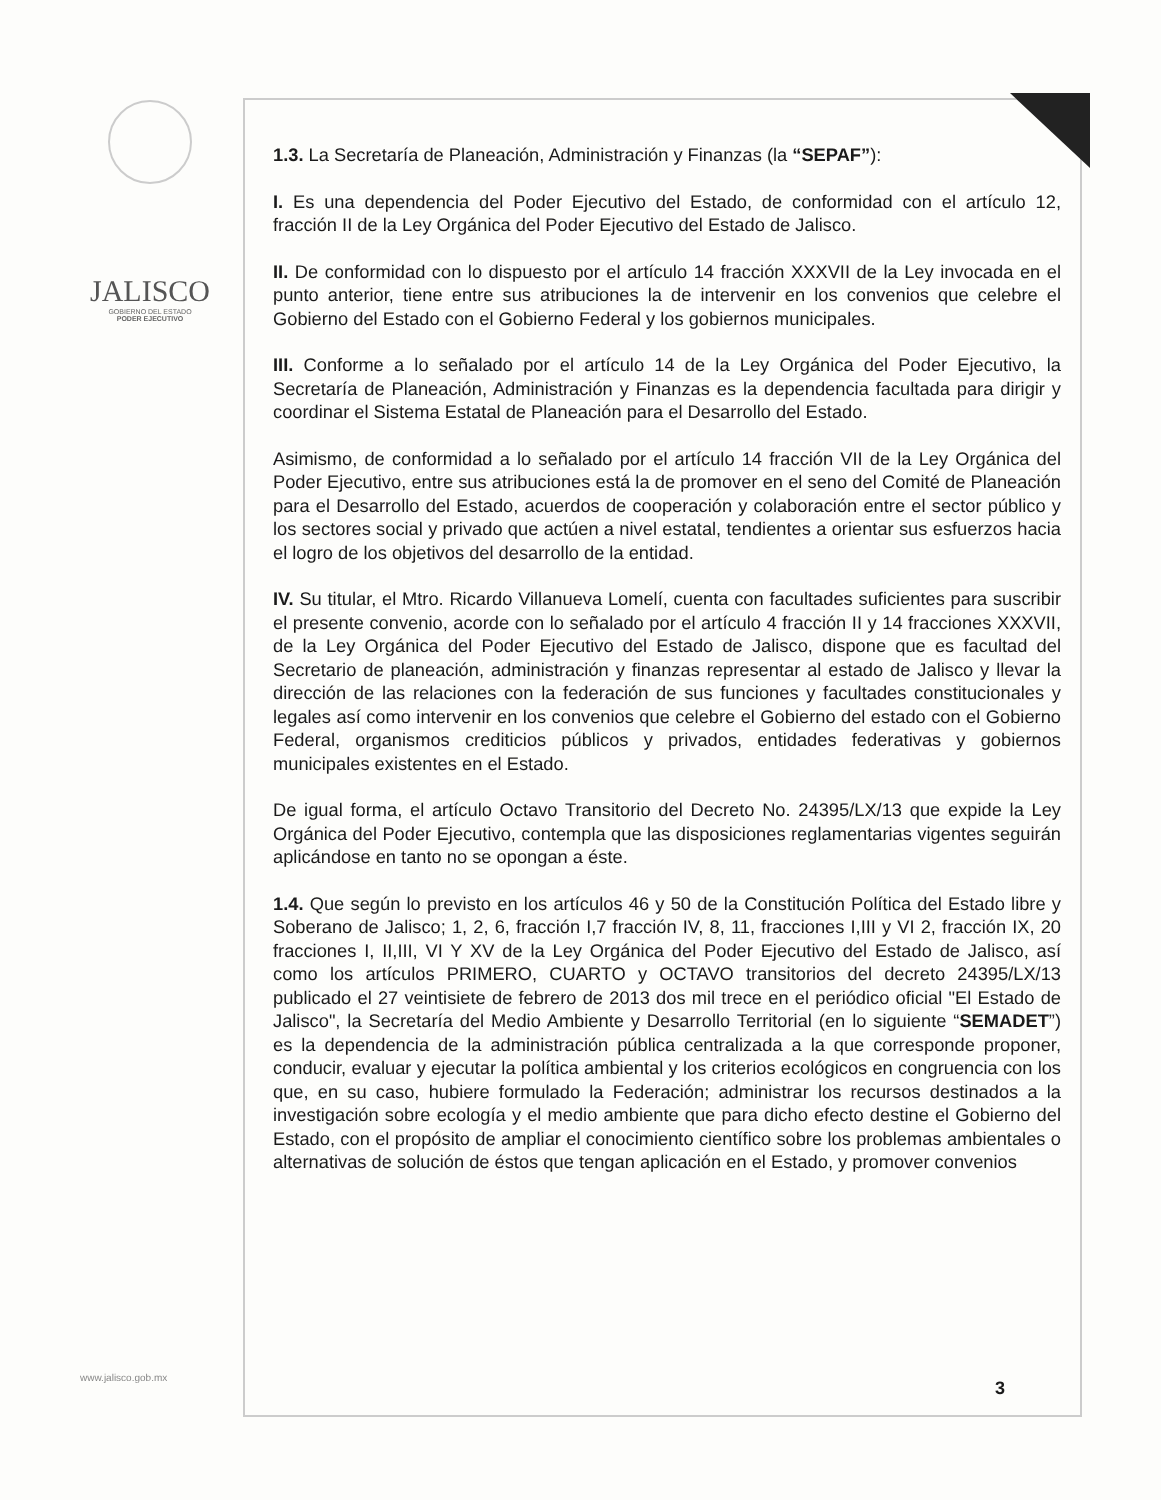JALISCO
GOBIERNO DEL ESTADO
PODER EJECUTIVO
1.3. La Secretaría de Planeación, Administración y Finanzas (la “SEPAF”):
I. Es una dependencia del Poder Ejecutivo del Estado, de conformidad con el artículo 12, fracción II de la Ley Orgánica del Poder Ejecutivo del Estado de Jalisco.
II. De conformidad con lo dispuesto por el artículo 14 fracción XXXVII de la Ley invocada en el punto anterior, tiene entre sus atribuciones la de intervenir en los convenios que celebre el Gobierno del Estado con el Gobierno Federal y los gobiernos municipales.
III. Conforme a lo señalado por el artículo 14 de la Ley Orgánica del Poder Ejecutivo, la Secretaría de Planeación, Administración y Finanzas es la dependencia facultada para dirigir y coordinar el Sistema Estatal de Planeación para el Desarrollo del Estado.
Asimismo, de conformidad a lo señalado por el artículo 14 fracción VII de la Ley Orgánica del Poder Ejecutivo, entre sus atribuciones está la de promover en el seno del Comité de Planeación para el Desarrollo del Estado, acuerdos de cooperación y colaboración entre el sector público y los sectores social y privado que actúen a nivel estatal, tendientes a orientar sus esfuerzos hacia el logro de los objetivos del desarrollo de la entidad.
IV. Su titular, el Mtro. Ricardo Villanueva Lomelí, cuenta con facultades suficientes para suscribir el presente convenio, acorde con lo señalado por el artículo 4 fracción II y 14 fracciones XXXVII, de la Ley Orgánica del Poder Ejecutivo del Estado de Jalisco, dispone que es facultad del Secretario de planeación, administración y finanzas representar al estado de Jalisco y llevar la dirección de las relaciones con la federación de sus funciones y facultades constitucionales y legales así como intervenir en los convenios que celebre el Gobierno del estado con el Gobierno Federal, organismos crediticios públicos y privados, entidades federativas y gobiernos municipales existentes en el Estado.
De igual forma, el artículo Octavo Transitorio del Decreto No. 24395/LX/13 que expide la Ley Orgánica del Poder Ejecutivo, contempla que las disposiciones reglamentarias vigentes seguirán aplicándose en tanto no se opongan a éste.
1.4. Que según lo previsto en los artículos 46 y 50 de la Constitución Política del Estado libre y Soberano de Jalisco; 1, 2, 6, fracción I,7 fracción IV, 8, 11, fracciones I,III y VI 2, fracción IX, 20 fracciones I, II,III, VI Y XV de la Ley Orgánica del Poder Ejecutivo del Estado de Jalisco, así como los artículos PRIMERO, CUARTO y OCTAVO transitorios del decreto 24395/LX/13 publicado el 27 veintisiete de febrero de 2013 dos mil trece en el periódico oficial "El Estado de Jalisco", la Secretaría del Medio Ambiente y Desarrollo Territorial (en lo siguiente “SEMADET”) es la dependencia de la administración pública centralizada a la que corresponde proponer, conducir, evaluar y ejecutar la política ambiental y los criterios ecológicos en congruencia con los que, en su caso, hubiere formulado la Federación; administrar los recursos destinados a la investigación sobre ecología y el medio ambiente que para dicho efecto destine el Gobierno del Estado, con el propósito de ampliar el conocimiento científico sobre los problemas ambientales o alternativas de solución de éstos que tengan aplicación en el Estado, y promover convenios
www.jalisco.gob.mx
3